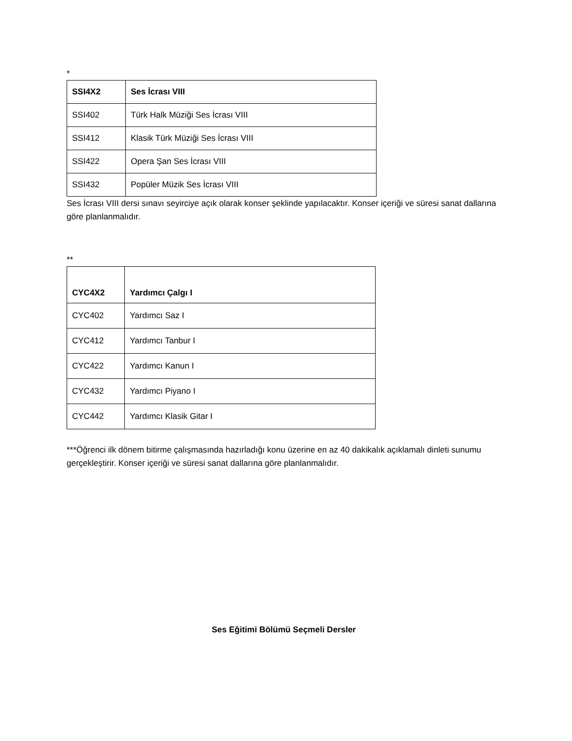*
| SSI4X2 | Ses İcrası VIII |
| --- | --- |
| SSI402 | Türk Halk Müziği Ses İcrası VIII |
| SSI412 | Klasik Türk Müziği Ses İcrası VIII |
| SSI422 | Opera Şan Ses İcrası VIII |
| SSI432 | Popüler Müzik Ses İcrası VIII |
Ses İcrası VIII dersi sınavı seyirciye açık olarak konser şeklinde yapılacaktır. Konser içeriği ve süresi sanat dallarına göre planlanmalıdır.
**
| CYC4X2 | Yardımcı Çalgı I |
| --- | --- |
| CYC402 | Yardımcı Saz I |
| CYC412 | Yardımcı Tanbur I |
| CYC422 | Yardımcı Kanun I |
| CYC432 | Yardımcı Piyano I |
| CYC442 | Yardımcı Klasik Gitar I |
***Öğrenci ilk dönem bitirme çalışmasında hazırladığı konu üzerine en az 40 dakikalık açıklamalı dinleti sunumu gerçekleştirir. Konser içeriği ve süresi sanat dallarına göre planlanmalıdır.
Ses Eğitimi Bölümü Seçmeli Dersler